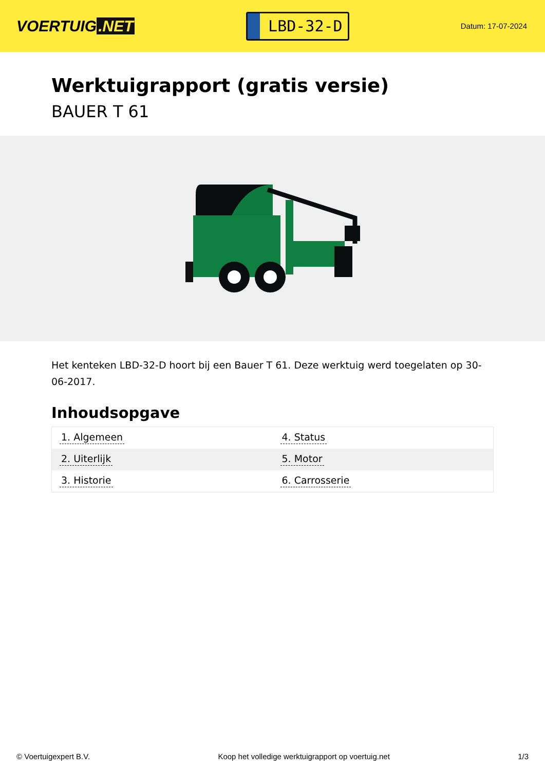VOERTUIG.NET
LBD-32-D
Datum: 17-07-2024
Werktuigrapport (gratis versie)
BAUER T 61
Het kenteken LBD-32-D hoort bij een Bauer T 61. Deze werktuig werd toegelaten op 30-06-2017.
Inhoudsopgave
| 1. Algemeen | 4. Status |
| 2. Uiterlijk | 5. Motor |
| 3. Historie | 6. Carrosserie |
© Voertuigexpert B.V. Koop het volledige werktuigrapport op voertuig.net 1/3